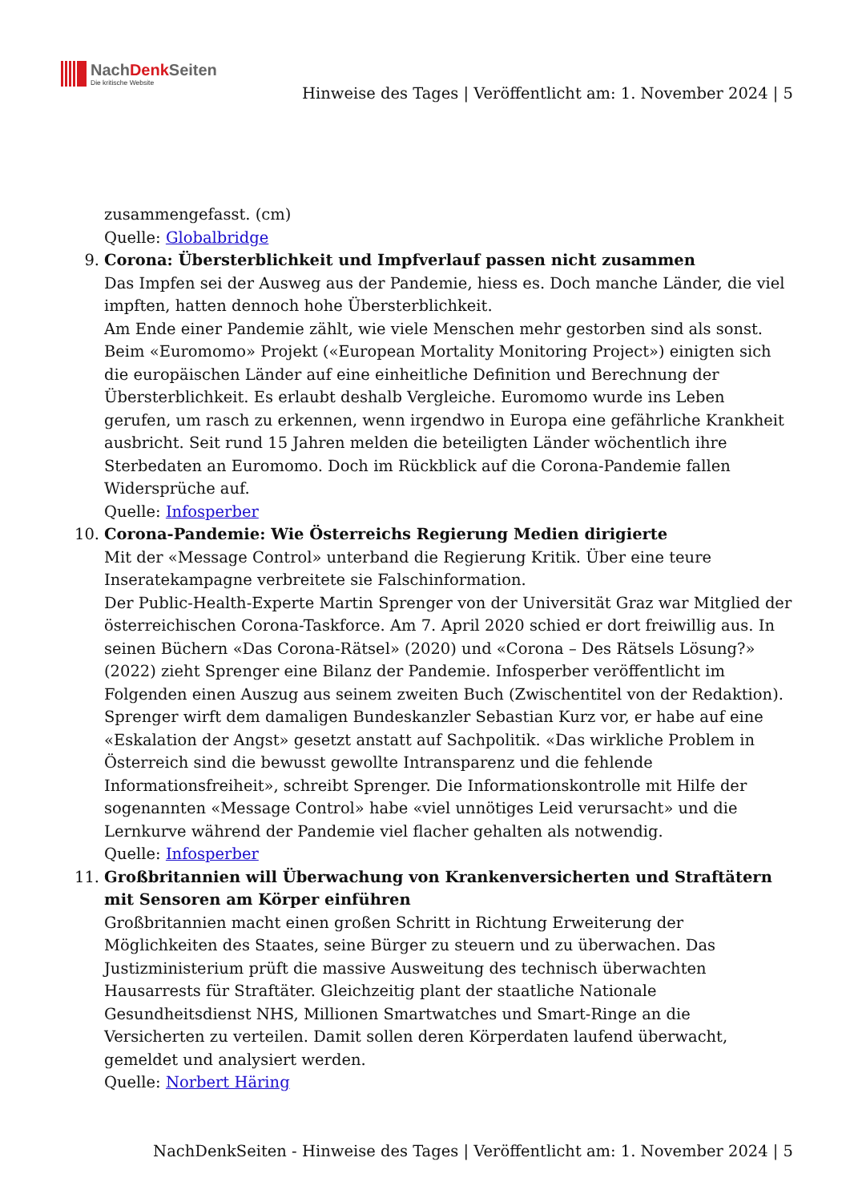NachDenk Seiten
Die kritische Website
Hinweise des Tages | Veröffentlicht am: 1. November 2024 | 5
zusammengefasst. (cm)
Quelle: Globalbridge
9.
Corona: Übersterblichkeit und Impfverlauf passen nicht zusammen
Das Impfen sei der Ausweg aus der Pandemie, hiess es. Doch manche Länder, die viel impften, hatten dennoch hohe Übersterblichkeit.
Am Ende einer Pandemie zählt, wie viele Menschen mehr gestorben sind als sonst. Beim «Euromomo» Projekt («European Mortality Monitoring Project») einigten sich die europäischen Länder auf eine einheitliche Definition und Berechnung der Übersterblichkeit. Es erlaubt deshalb Vergleiche. Euromomo wurde ins Leben gerufen, um rasch zu erkennen, wenn irgendwo in Europa eine gefährliche Krankheit ausbricht. Seit rund 15 Jahren melden die beteiligten Länder wöchentlich ihre Sterbedaten an Euromomo. Doch im Rückblick auf die Corona-Pandemie fallen Widersprüche auf.
Quelle: Infosperber
10.
Corona-Pandemie: Wie Österreichs Regierung Medien dirigierte
Mit der «Message Control» unterband die Regierung Kritik. Über eine teure Inseratekampagne verbreitete sie Falschinformation.
Der Public-Health-Experte Martin Sprenger von der Universität Graz war Mitglied der österreichischen Corona-Taskforce. Am 7. April 2020 schied er dort freiwillig aus. In seinen Büchern «Das Corona-Rätsel» (2020) und «Corona – Des Rätsels Lösung?» (2022) zieht Sprenger eine Bilanz der Pandemie. Infosperber veröffentlicht im Folgenden einen Auszug aus seinem zweiten Buch (Zwischentitel von der Redaktion). Sprenger wirft dem damaligen Bundeskanzler Sebastian Kurz vor, er habe auf eine «Eskalation der Angst» gesetzt anstatt auf Sachpolitik. «Das wirkliche Problem in Österreich sind die bewusst gewollte Intransparenz und die fehlende Informationsfreiheit», schreibt Sprenger. Die Informationskontrolle mit Hilfe der sogenannten «Message Control» habe «viel unnötiges Leid verursacht» und die Lernkurve während der Pandemie viel flacher gehalten als notwendig.
Quelle: Infosperber
11.
Großbritannien will Überwachung von Krankenversicherten und Straftätern mit Sensoren am Körper einführen
Großbritannien macht einen großen Schritt in Richtung Erweiterung der Möglichkeiten des Staates, seine Bürger zu steuern und zu überwachen. Das Justizministerium prüft die massive Ausweitung des technisch überwachten Hausarrests für Straftäter. Gleichzeitig plant der staatliche Nationale Gesundheitsdienst NHS, Millionen Smartwatches und Smart-Ringe an die Versicherten zu verteilen. Damit sollen deren Körperdaten laufend überwacht, gemeldet und analysiert werden.
Quelle: Norbert Häring
NachDenkSeiten - Hinweise des Tages | Veröffentlicht am: 1. November 2024 | 5